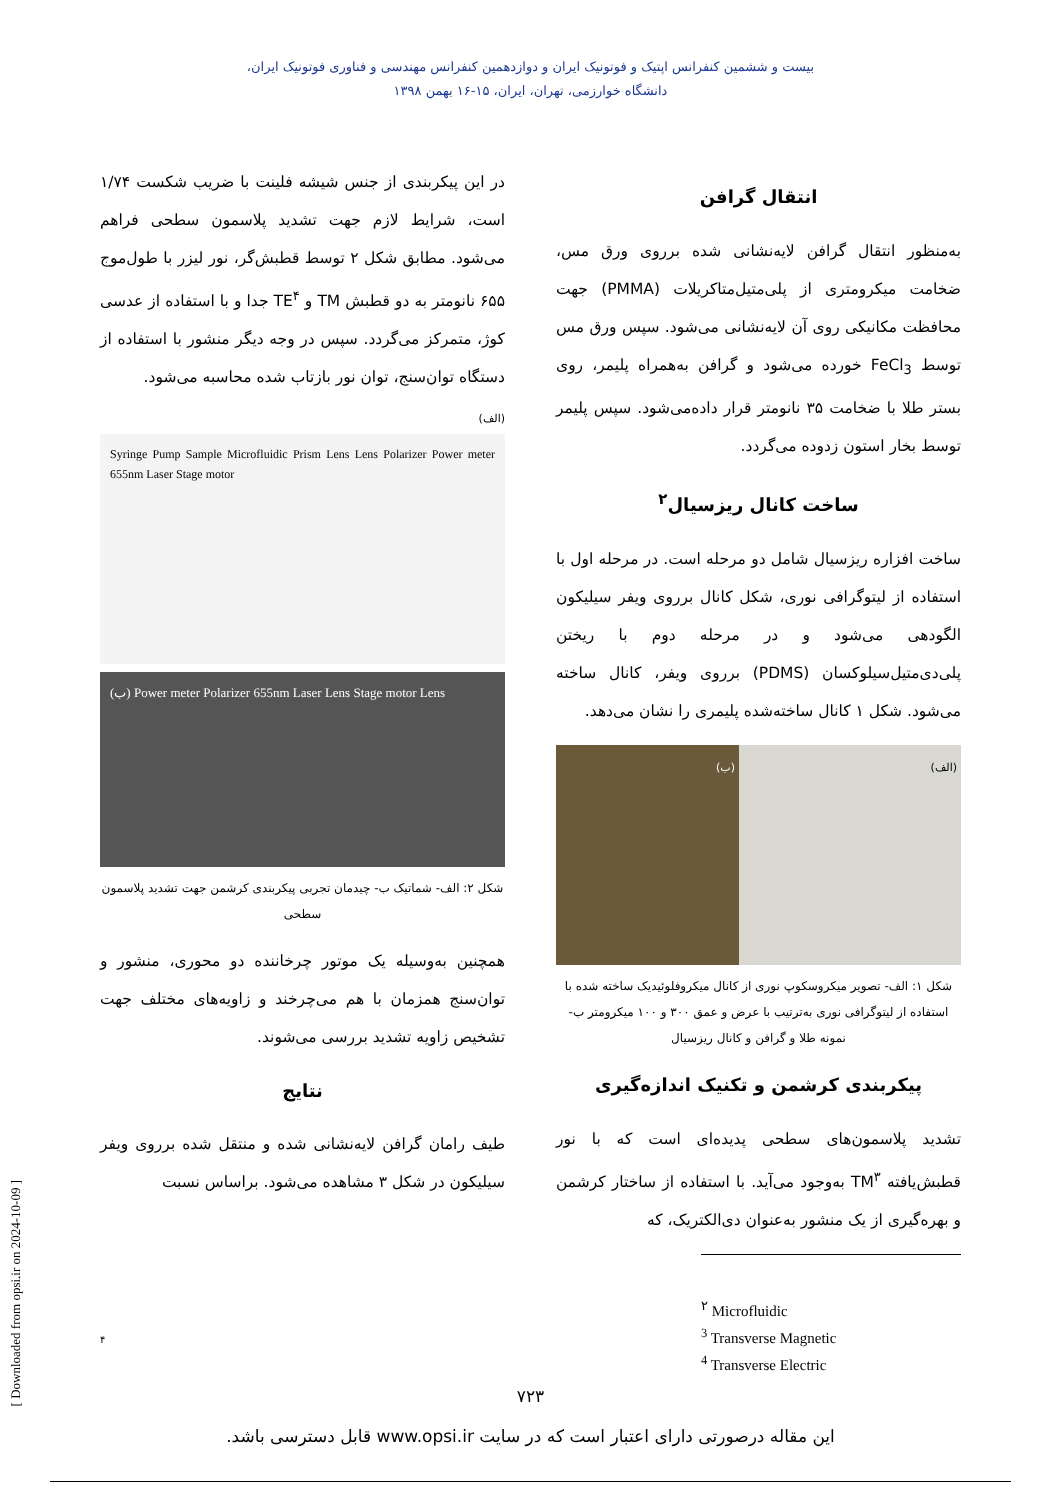بیست و ششمین کنفرانس اپتیک و فوتونیک ایران و دوازدهمین کنفرانس مهندسی و فناوری فوتونیک ایران،
دانشگاه خوارزمی، تهران، ایران، ۱۵-۱۶ بهمن ۱۳۹۸
انتقال گرافن
به‌منظور انتقال گرافن لایه‌نشانی شده برروی ورق مس، ضخامت میکرومتری از پلی‌متیل‌متاکریلات (PMMA) جهت محافظت مکانیکی روی آن لایه‌نشانی می‌شود. سپس ورق مس توسط FeCl<sub>3</sub> خورده می‌شود و گرافن به‌همراه پلیمر، روی بستر طلا با ضخامت ۳۵ نانومتر قرار داده‌می‌شود. سپس پلیمر توسط بخار استون زدوده می‌گردد.
ساخت کانال ریزسیال<sup>۲</sup>
ساخت افزاره ریزسیال شامل دو مرحله است. در مرحله اول با استفاده از لیتوگرافی نوری، شکل کانال برروی ویفر سیلیکون الگودهی می‌شود و در مرحله دوم با ریختن پلی‌دی‌متیل‌سیلوکسان (PDMS) برروی ویفر، کانال ساخته می‌شود. شکل ۱ کانال ساخته‌شده پلیمری را نشان می‌دهد.
(الف) (ب)
شکل ۱: الف- تصویر میکروسکوپ نوری از کانال میکروفلوئیدیک ساخته شده با استفاده از لیتوگرافی نوری به‌ترتیب با عرض و عمق ۳۰۰ و ۱۰۰ میکرومتر ب-نمونه طلا و گرافن و کانال ریزسیال
پیکربندی کرشمن و تکنیک اندازه‌گیری
تشدید پلاسمون‌های سطحی پدیده‌ای است که با نور قطبش‌یافته TM<sup>۳</sup> به‌وجود می‌آید. با استفاده از ساختار کرشمن و بهره‌گیری از یک منشور به‌عنوان دی‌الکتریک، که
<sup>۲</sup> Microfluidic
<sup>3</sup> Transverse Magnetic
<sup>4</sup> Transverse Electric
در این پیکربندی از جنس شیشه فلینت با ضریب شکست ۱/۷۴ است، شرایط لازم جهت تشدید پلاسمون سطحی فراهم می‌شود. مطابق شکل ۲ توسط قطبش‌گر، نور لیزر با طول‌موج ۶۵۵ نانومتر به دو قطبش TM و TE<sup>۴</sup> جدا و با استفاده از عدسی کوژ، متمرکز می‌گردد. سپس در وجه دیگر منشور با استفاده از دستگاه توان‌سنج، توان نور بازتاب شده محاسبه می‌شود.
(الف)
Syringe Pump Sample Microfluidic Prism Lens Lens Polarizer Power meter 655nm Laser Stage motor
(ب) Power meter Polarizer 655nm Laser Lens Stage motor Lens
شکل ۲: الف- شماتیک ب- چیدمان تجربی پیکربندی کرشمن جهت تشدید پلاسمون سطحی
همچنین به‌وسیله یک موتور چرخاننده دو محوری، منشور و توان‌سنج همزمان با هم می‌چرخند و زاویه‌های مختلف جهت تشخیص زاویه تشدید بررسی می‌شوند.
نتایج
طیف رامان گرافن لایه‌نشانی شده و منتقل شده برروی ویفر سیلیکون در شکل ۳ مشاهده می‌شود. براساس نسبت
۴
۷۲۳
این مقاله درصورتی دارای اعتبار است که در سایت www.opsi.ir قابل دسترسی باشد.
[ Downloaded from opsi.ir on 2024-10-09 ]